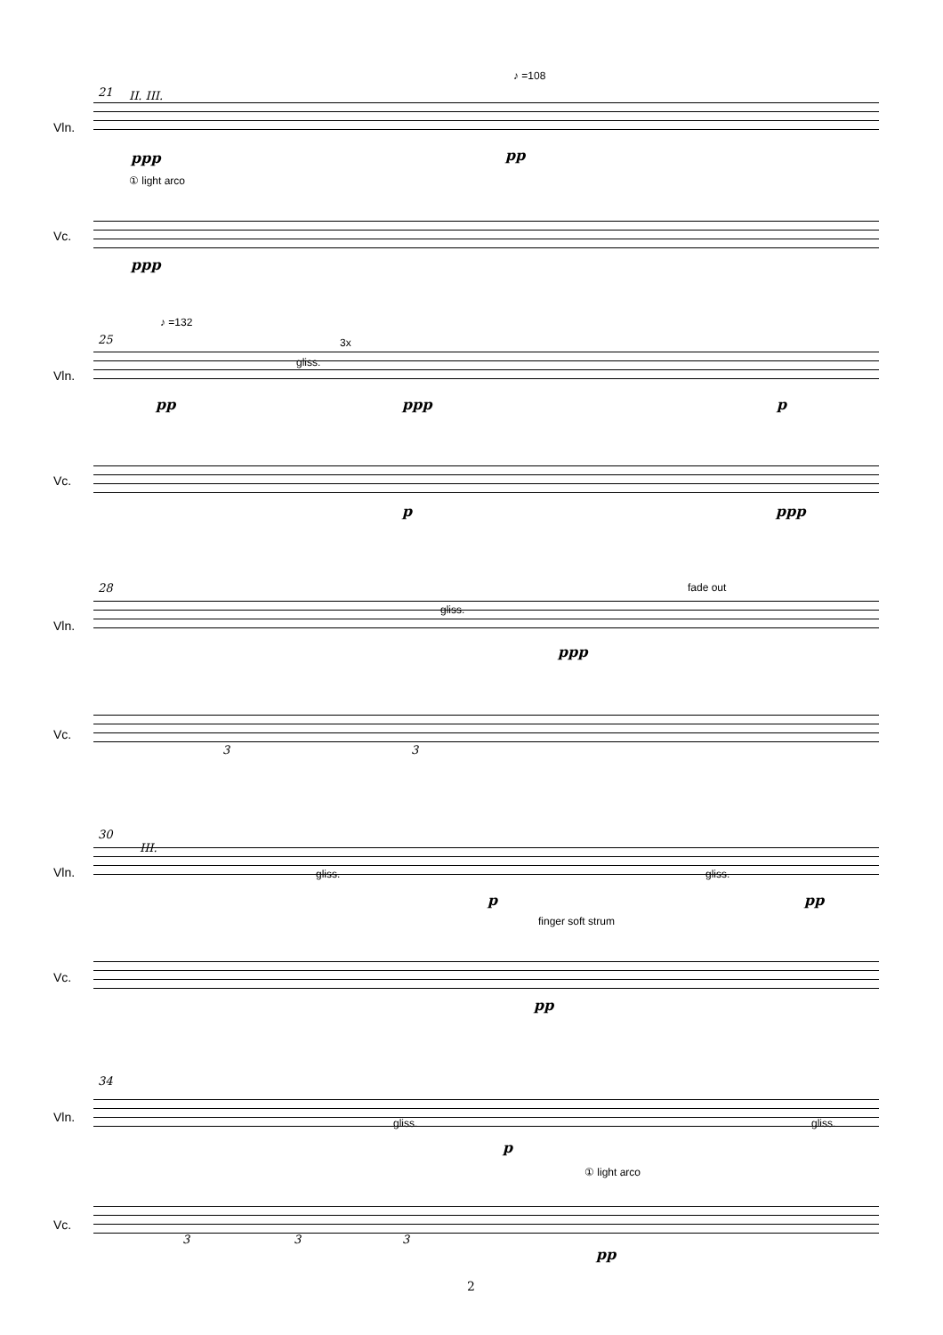♪ =108
21 II. III.
Vln.
ppp pp
① light arco
Vc.
ppp
♪ =132
25 3x
gliss.
Vln.
pp ppp p
Vc.
p ppp
28 fade out
gliss.
Vln.
ppp
Vc.
3 3
30
III.
gliss. gliss. Vln.
p pp
finger soft strum
Vc.
pp
34
gliss. gliss. Vln.
p
① light arco
Vc.
3 3 3
pp
2